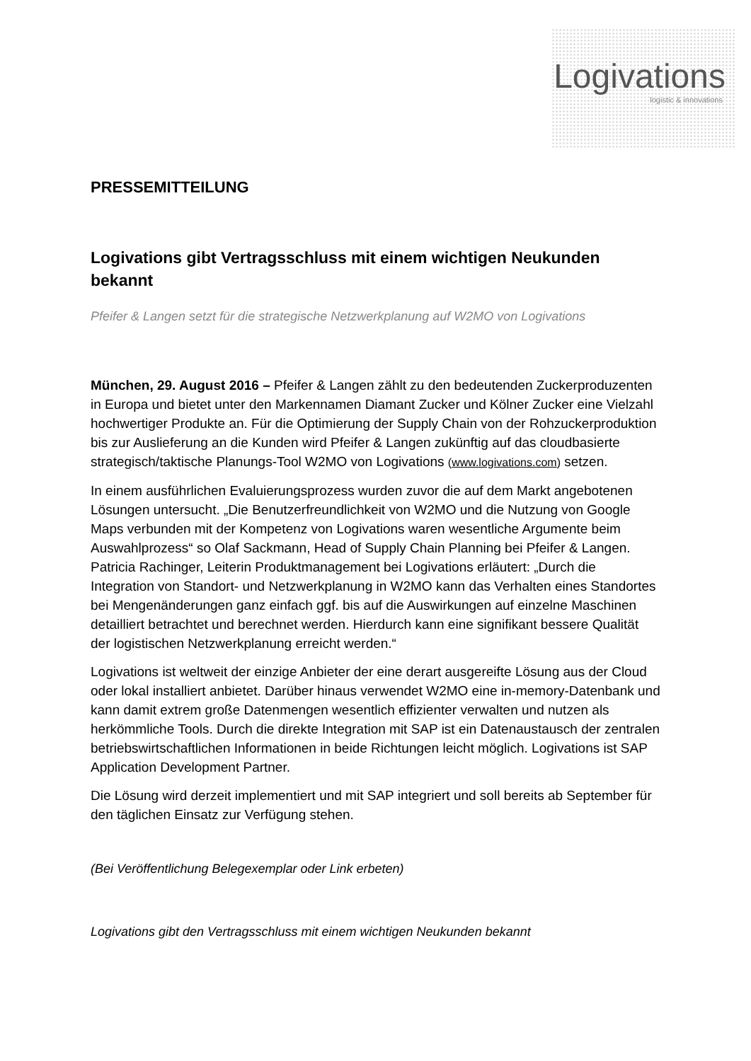Logi vations
logistic & innovations
PRESSEMITTEILUNG
Logivations gibt Vertragsschluss mit einem wichtigen Neukunden bekannt
Pfeifer & Langen setzt für die strategische Netzwerkplanung auf W2MO von Logivations
München, 29. August 2016 – Pfeifer & Langen zählt zu den bedeutenden Zuckerproduzenten in Europa und bietet unter den Markennamen Diamant Zucker und Kölner Zucker eine Vielzahl hochwertiger Produkte an. Für die Optimierung der Supply Chain von der Rohzuckerproduktion bis zur Auslieferung an die Kunden wird Pfeifer & Langen zukünftig auf das cloudbasierte strategisch/taktische Planungs-Tool W2MO von Logivations (www.logivations.com) setzen.
In einem ausführlichen Evaluierungsprozess wurden zuvor die auf dem Markt angebotenen Lösungen untersucht. „Die Benutzerfreundlichkeit von W2MO und die Nutzung von Google Maps verbunden mit der Kompetenz von Logivations waren wesentliche Argumente beim Auswahlprozess“ so Olaf Sackmann, Head of Supply Chain Planning bei Pfeifer & Langen. Patricia Rachinger, Leiterin Produktmanagement bei Logivations erläutert: „Durch die Integration von Standort- und Netzwerkplanung in W2MO kann das Verhalten eines Standortes bei Mengenänderungen ganz einfach ggf. bis auf die Auswirkungen auf einzelne Maschinen detailliert betrachtet und berechnet werden. Hierdurch kann eine signifikant bessere Qualität der logistischen Netzwerkplanung erreicht werden.“
Logivations ist weltweit der einzige Anbieter der eine derart ausgereifte Lösung aus der Cloud oder lokal installiert anbietet. Darüber hinaus verwendet W2MO eine in-memory-Datenbank und kann damit extrem große Datenmengen wesentlich effizienter verwalten und nutzen als herkömmliche Tools. Durch die direkte Integration mit SAP ist ein Datenaustausch der zentralen betriebswirtschaftlichen Informationen in beide Richtungen leicht möglich. Logivations ist SAP Application Development Partner.
Die Lösung wird derzeit implementiert und mit SAP integriert und soll bereits ab September für den täglichen Einsatz zur Verfügung stehen.
(Bei Veröffentlichung Belegexemplar oder Link erbeten)
Logivations gibt den Vertragsschluss mit einem wichtigen Neukunden bekannt